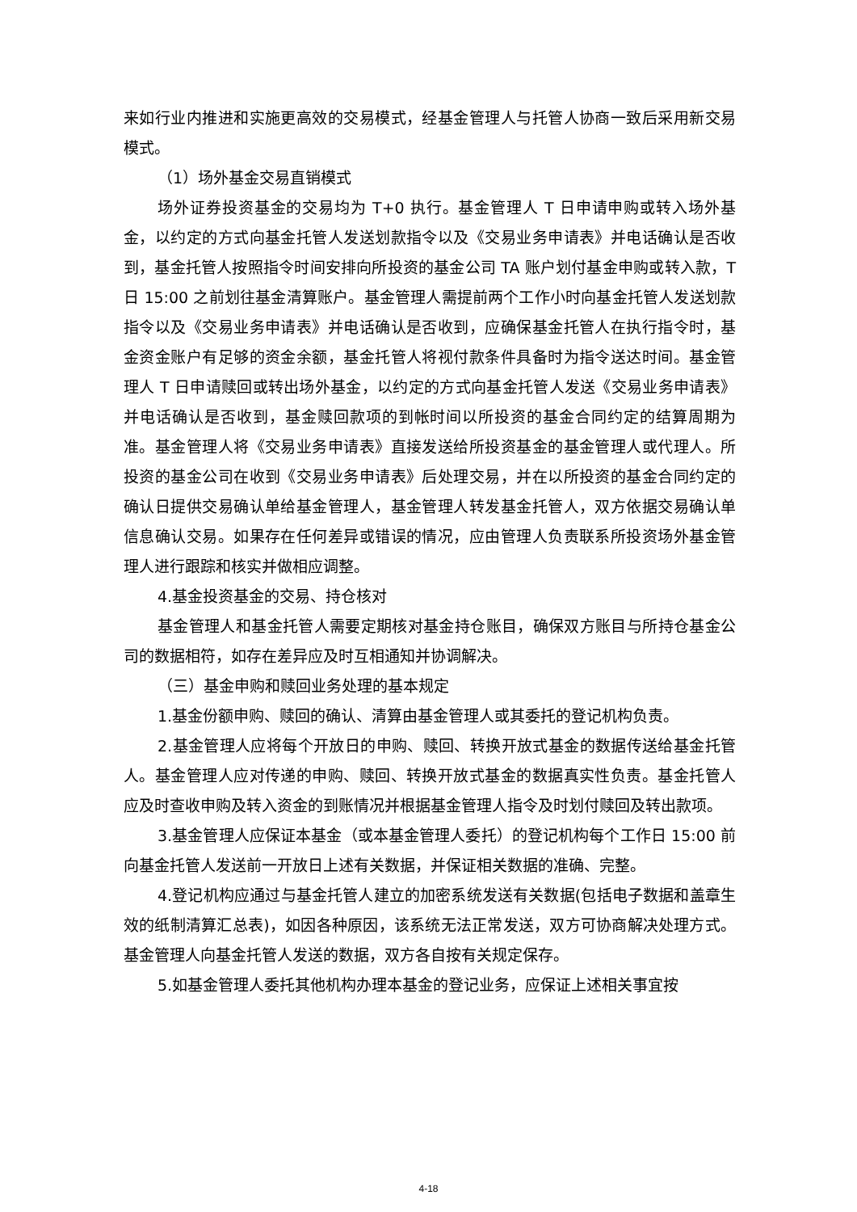来如行业内推进和实施更高效的交易模式，经基金管理人与托管人协商一致后采用新交易模式。
（1）场外基金交易直销模式
场外证券投资基金的交易均为 T+0 执行。基金管理人 T 日申请申购或转入场外基金，以约定的方式向基金托管人发送划款指令以及《交易业务申请表》并电话确认是否收到，基金托管人按照指令时间安排向所投资的基金公司 TA 账户划付基金申购或转入款，T 日 15:00 之前划往基金清算账户。基金管理人需提前两个工作小时向基金托管人发送划款指令以及《交易业务申请表》并电话确认是否收到，应确保基金托管人在执行指令时，基金资金账户有足够的资金余额，基金托管人将视付款条件具备时为指令送达时间。基金管理人 T 日申请赎回或转出场外基金，以约定的方式向基金托管人发送《交易业务申请表》并电话确认是否收到，基金赎回款项的到帐时间以所投资的基金合同约定的结算周期为准。基金管理人将《交易业务申请表》直接发送给所投资基金的基金管理人或代理人。所投资的基金公司在收到《交易业务申请表》后处理交易，并在以所投资的基金合同约定的确认日提供交易确认单给基金管理人，基金管理人转发基金托管人，双方依据交易确认单信息确认交易。如果存在任何差异或错误的情况，应由管理人负责联系所投资场外基金管理人进行跟踪和核实并做相应调整。
4.基金投资基金的交易、持仓核对
基金管理人和基金托管人需要定期核对基金持仓账目，确保双方账目与所持仓基金公司的数据相符，如存在差异应及时互相通知并协调解决。
（三）基金申购和赎回业务处理的基本规定
1.基金份额申购、赎回的确认、清算由基金管理人或其委托的登记机构负责。
2.基金管理人应将每个开放日的申购、赎回、转换开放式基金的数据传送给基金托管人。基金管理人应对传递的申购、赎回、转换开放式基金的数据真实性负责。基金托管人应及时查收申购及转入资金的到账情况并根据基金管理人指令及时划付赎回及转出款项。
3.基金管理人应保证本基金（或本基金管理人委托）的登记机构每个工作日 15:00 前向基金托管人发送前一开放日上述有关数据，并保证相关数据的准确、完整。
4.登记机构应通过与基金托管人建立的加密系统发送有关数据(包括电子数据和盖章生效的纸制清算汇总表)，如因各种原因，该系统无法正常发送，双方可协商解决处理方式。基金管理人向基金托管人发送的数据，双方各自按有关规定保存。
5.如基金管理人委托其他机构办理本基金的登记业务，应保证上述相关事宜按
4-18